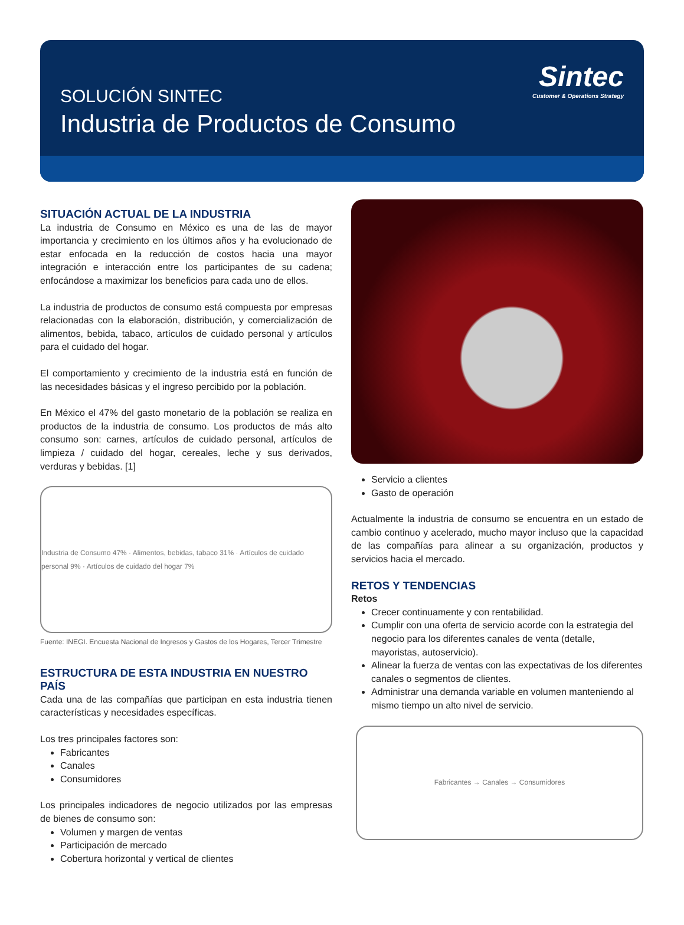SOLUCIÓN SINTEC
Industria de Productos de Consumo
Sintec
Customer & Operations Strategy
SITUACIÓN ACTUAL DE LA INDUSTRIA
La industria de Consumo en México es una de las de mayor importancia y crecimiento en los últimos años y ha evolucionado de estar enfocada en la reducción de costos hacia una mayor integración e interacción entre los participantes de su cadena; enfocándose a maximizar los beneficios para cada uno de ellos.
La industria de productos de consumo está compuesta por empresas relacionadas con la elaboración, distribución, y comercialización de alimentos, bebida, tabaco, artículos de cuidado personal y artículos para el cuidado del hogar.
El comportamiento y crecimiento de la industria está en función de las necesidades básicas y el ingreso percibido por la población.
En México el 47% del gasto monetario de la población se realiza en productos de la industria de consumo. Los productos de más alto consumo son: carnes, artículos de cuidado personal, artículos de limpieza / cuidado del hogar, cereales, leche y sus derivados, verduras y bebidas. [1]
Industria de Consumo 47% · Alimentos, bebidas, tabaco 31% · Artículos de cuidado personal 9% · Artículos de cuidado del hogar 7%
Fuente: INEGI. Encuesta Nacional de Ingresos y Gastos de los Hogares, Tercer Trimestre
ESTRUCTURA DE ESTA INDUSTRIA EN NUESTRO PAÍS
Cada una de las compañías que participan en esta industria tienen características y necesidades específicas.
Los tres principales factores son:
Fabricantes
Canales
Consumidores
Los principales indicadores de negocio utilizados por las empresas de bienes de consumo son:
Volumen y margen de ventas
Participación de mercado
Cobertura horizontal y vertical de clientes
Servicio a clientes
Gasto de operación
Actualmente la industria de consumo se encuentra en un estado de cambio continuo y acelerado, mucho mayor incluso que la capacidad de las compañías para alinear a su organización, productos y servicios hacia el mercado.
RETOS Y TENDENCIAS
Retos
Crecer continuamente y con rentabilidad.
Cumplir con una oferta de servicio acorde con la estrategia del negocio para los diferentes canales de venta (detalle, mayoristas, autoservicio).
Alinear la fuerza de ventas con las expectativas de los diferentes canales o segmentos de clientes.
Administrar una demanda variable en volumen manteniendo al mismo tiempo un alto nivel de servicio.
Fabricantes → Canales → Consumidores